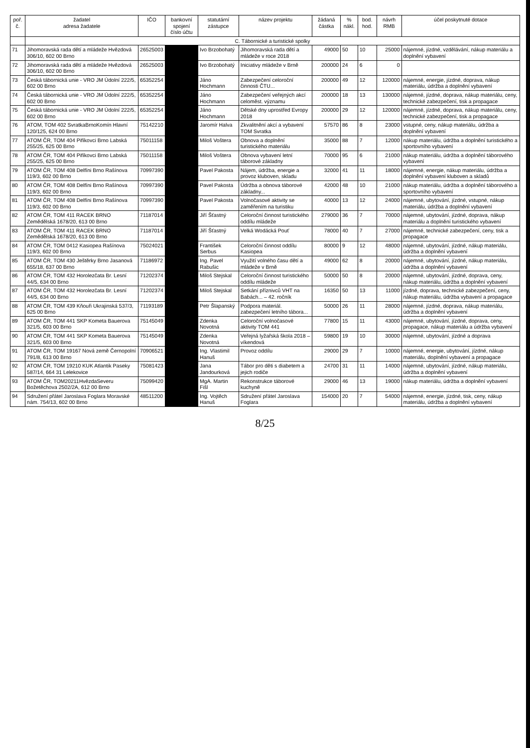| poř. č. | žadatel adresa žadatele | IČO | bankovní spojení číslo účtu | statutární zástupce | název projektu | žádaná částka | % nákl. | bod. hod. | návrh RMB | účel poskytnuté dotace |
| --- | --- | --- | --- | --- | --- | --- | --- | --- | --- | --- |
| | C. Tábornické a turistické spolky | | | | | | | | | |
| 71 | Jihomoravská rada dětí a mládeže Hvězdová 306/10, 602 00 Brno | 26525003 | | Ivo Brzobohatý | Jihomoravská rada dětí a mládeže v roce 2018 | 49000 | 50 | 10 | 25000 | nájemné, jízdné, vzdělávání, nákup materiálu a doplnění vybavení |
| 72 | Jihomoravská rada dětí a mládeže Hvězdová 306/10, 602 00 Brno | 26525003 | | Ivo Brzobohatý | Iniciativy mládeže v Brně | 200000 | 24 | 6 | 0 | |
| 73 | Česká tábornická unie - VRO JM Údolní 222/5, 602 00 Brno | 65352254 | | Jáno Hochmann | Zabezpečení celoroční činnosti ČTU... | 200000 | 49 | 12 | 120000 | nájemné, energie, jízdné, doprava, nákup materiálu, údržba a doplnění vybavení |
| 74 | Česká tábornická unie - VRO JM Údolní 222/5, 602 00 Brno | 65352254 | | Jáno Hochmann | Zabezpečení veřejných akcí celoměst. významu | 200000 | 18 | 13 | 130000 | nájemné, jízdné, doprava, nákup materiálu, ceny, technické zabezpečení, tisk a propagace |
| 75 | Česká tábornická unie - VRO JM Údolní 222/5, 602 00 Brno | 65352254 | | Jáno Hochmann | Dětské dny uprostřed Evropy 2018 | 200000 | 29 | 12 | 120000 | nájemné, jízdné, doprava, nákup materiálu, ceny, technické zabezpečení, tisk a propagace |
| 76 | ATOM, TOM 402 SvratkaBrnoKomín Hlavní 120/125, 624 00 Brno | 75142210 | | Jaromír Halva | Zkvalitnění akcí a vybavení TOM Svratka | 57570 | 86 | 8 | 23000 | vstupné, ceny, nákup materiálu, údržba a doplnění vybavení |
| 77 | ATOM ČR, TOM 404 Pifíkovci Brno Labská 255/25, 625 00 Brno | 75011158 | | Miloš Voštera | Obnova a doplnění turistického materiálu | 35000 | 88 | 7 | 12000 | nákup materiálu, údržba a doplnění turistického a sportovního vybavení |
| 78 | ATOM ČR, TOM 404 Pifíkovci Brno Labská 255/25, 625 00 Brno | 75011158 | | Miloš Voštera | Obnova vybavení letní táborové základny | 70000 | 95 | 6 | 21000 | nákup materiálu, údržba a doplnění táborového vybavení |
| 79 | ATOM ČR, TOM 408 Delfíni Brno Rašínova 119/3, 602 00 Brno | 70997390 | | Pavel Pakosta | Nájem, údržba, energie a provoz kluboven, skladu | 32000 | 41 | 11 | 18000 | nájemné, energie, nákup materiálu, údržba a doplnění vybavení kluboven a skladů |
| 80 | ATOM ČR, TOM 408 Delfíni Brno Rašínova 119/3, 602 00 Brno | 70997390 | | Pavel Pakosta | Údržba a obnova táborové základny... | 42000 | 48 | 10 | 21000 | nákup materiálu, údržba a doplnění táborového a sportovního vybavení |
| 81 | ATOM ČR, TOM 408 Delfíni Brno Rašínova 119/3, 602 00 Brno | 70997390 | | Pavel Pakosta | Volnočasové aktivity se zaměřením na turistiku | 40000 | 13 | 12 | 24000 | nájemné, ubytování, jízdné, vstupné, nákup materiálu, údržba a doplnění vybavení |
| 82 | ATOM ČR, TOM 411 RACEK BRNO Zemědělská 1678/20, 613 00 Brno | 71187014 | | Jiří Šťastný | Celoroční činnost turistického oddílu mládeže | 279000 | 36 | 7 | 70000 | nájemné, ubytování, jízdné, doprava, nákup materiálu a doplnění turistického vybavení |
| 83 | ATOM ČR, TOM 411 RACEK BRNO Zemědělská 1678/20, 613 00 Brno | 71187014 | | Jiří Šťastný | Velká Wodácká Pouť | 78000 | 40 | 7 | 27000 | nájemné, technické zabezpečení, ceny, tisk a propagace |
| 84 | ATOM ČR, TOM 0412 Kasiopea Rašínova 119/3, 602 00 Brno | 75024021 | | František Serbus | Celoroční činnost oddílu Kasiopea | 80000 | 9 | 12 | 48000 | nájemné, ubytování, jízdné, nákup materiálu, údržba a doplnění vybavení |
| 85 | ATOM ČR, TOM 430 Ještěrky Brno Jasanová 655/18, 637 00 Brno | 71186972 | | Ing. Pavel Rabušic | Využití volného času dětí a mládeže v Brně | 49000 | 62 | 8 | 20000 | nájemné, ubytování, jízdné, nákup materiálu, údržba a doplnění vybavení |
| 86 | ATOM ČR, TOM 432 Horolezčata Br. Lesní 44/5, 634 00 Brno | 71202374 | | Miloš Stejskal | Celoroční činnost turistického oddílu mládeže | 50000 | 50 | 8 | 20000 | nájemné, ubytování, jízdné, doprava, ceny, nákup materiálu, údržba a doplnění vybavení |
| 87 | ATOM ČR, TOM 432 Horolezčata Br. Lesní 44/5, 634 00 Brno | 71202374 | | Miloš Stejskal | Setkání příznivců VHT na Babách... – 42. ročník | 16350 | 50 | 13 | 11000 | jízdné, doprava, technické zabezpečení, ceny, nákup materiálu, údržba vybavení a propagace |
| 88 | ATOM ČR, TOM 439 Kňouři Ukrajinská 537/3, 625 00 Brno | 71193189 | | Petr Šlapanský | Podpora materiál. zabezpečení letního tábora... | 50000 | 26 | 11 | 28000 | nájemné, jízdné, doprava, nákup materiálu, údržba a doplnění vybavení |
| 89 | ATOM ČR, TOM 441 SKP Kometa Bauerova 321/5, 603 00 Brno | 75145049 | | Zdenka Novotná | Celoroční volnočasové aktivity TOM 441 | 77800 | 15 | 11 | 43000 | nájemné, ubytování, jízdné, doprava, ceny, propagace, nákup materiálu a údržba vybavení |
| 90 | ATOM ČR, TOM 441 SKP Kometa Bauerova 321/5, 603 00 Brno | 75145049 | | Zdenka Novotná | Veřejná lyžařská škola 2018 – víkendová | 59800 | 19 | 10 | 30000 | nájemné, ubytování, jízdné a doprava |
| 91 | ATOM ČR, TOM 19167 Nová země Černopolní 791/8, 613 00 Brno | 70906521 | | Ing. Vlastimil Hanuš | Provoz oddílu | 29000 | 29 | 7 | 10000 | nájemné, energie, ubytování, jízdné, nákup materiálu, doplnění vybavení a propagace |
| 92 | ATOM ČR, TOM 19210 KUK Atlantik Paseky 587/14, 664 31 Lelekovice | 75081423 | | Jana Jandourková | Tábor pro děti s diabetem a jejich rodiče | 24700 | 31 | 11 | 14000 | nájemné, ubytování, jízdné, nákup materiálu, údržba a doplnění vybavení |
| 93 | ATOM ČR, TOM20211HvězdaSeveru Božetěchova 2502/2A, 612 00 Brno | 75099420 | | MgA. Martin Fišl | Rekonstrukce táborové kuchyně | 29000 | 46 | 13 | 19000 | nákup materiálu, údržba a doplnění vybavení |
| 94 | Sdružení přátel Jaroslava Foglara Moravské nám. 754/13, 602 00 Brno | 48511200 | | Ing. Vojtěch Hanuš | Sdružení přátel Jaroslava Foglara | 154000 | 20 | 7 | 54000 | nájemné, energie, jízdné, tisk, ceny, nákup materiálu, údržba a doplnění vybavení |
8/25